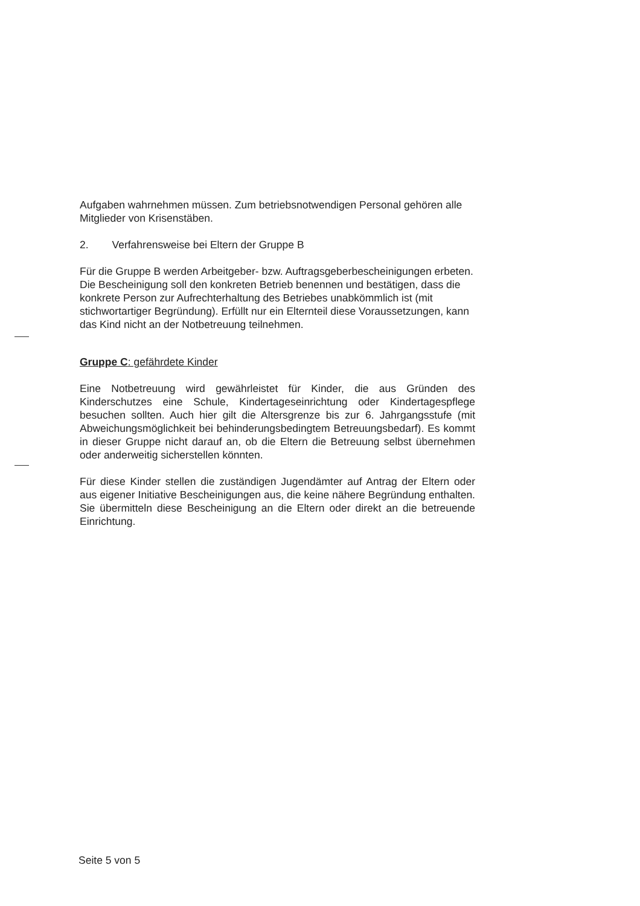Aufgaben wahrnehmen müssen. Zum betriebsnotwendigen Personal gehören alle Mitglieder von Krisenstäben.
2. Verfahrensweise bei Eltern der Gruppe B
Für die Gruppe B werden Arbeitgeber- bzw. Auftragsgeberbescheinigungen erbeten. Die Bescheinigung soll den konkreten Betrieb benennen und bestätigen, dass die konkrete Person zur Aufrechterhaltung des Betriebes unabkömmlich ist (mit stichwortartiger Begründung). Erfüllt nur ein Elternteil diese Voraussetzungen, kann das Kind nicht an der Notbetreuung teilnehmen.
Gruppe C: gefährdete Kinder
Eine Notbetreuung wird gewährleistet für Kinder, die aus Gründen des Kinderschutzes eine Schule, Kindertageseinrichtung oder Kindertagespflege besuchen sollten. Auch hier gilt die Altersgrenze bis zur 6. Jahrgangsstufe (mit Abweichungsmöglichkeit bei behinderungsbedingtem Betreuungsbedarf). Es kommt in dieser Gruppe nicht darauf an, ob die Eltern die Betreuung selbst übernehmen oder anderweitig sicherstellen könnten.
Für diese Kinder stellen die zuständigen Jugendämter auf Antrag der Eltern oder aus eigener Initiative Bescheinigungen aus, die keine nähere Begründung enthalten. Sie übermitteln diese Bescheinigung an die Eltern oder direkt an die betreuende Einrichtung.
Seite 5 von 5